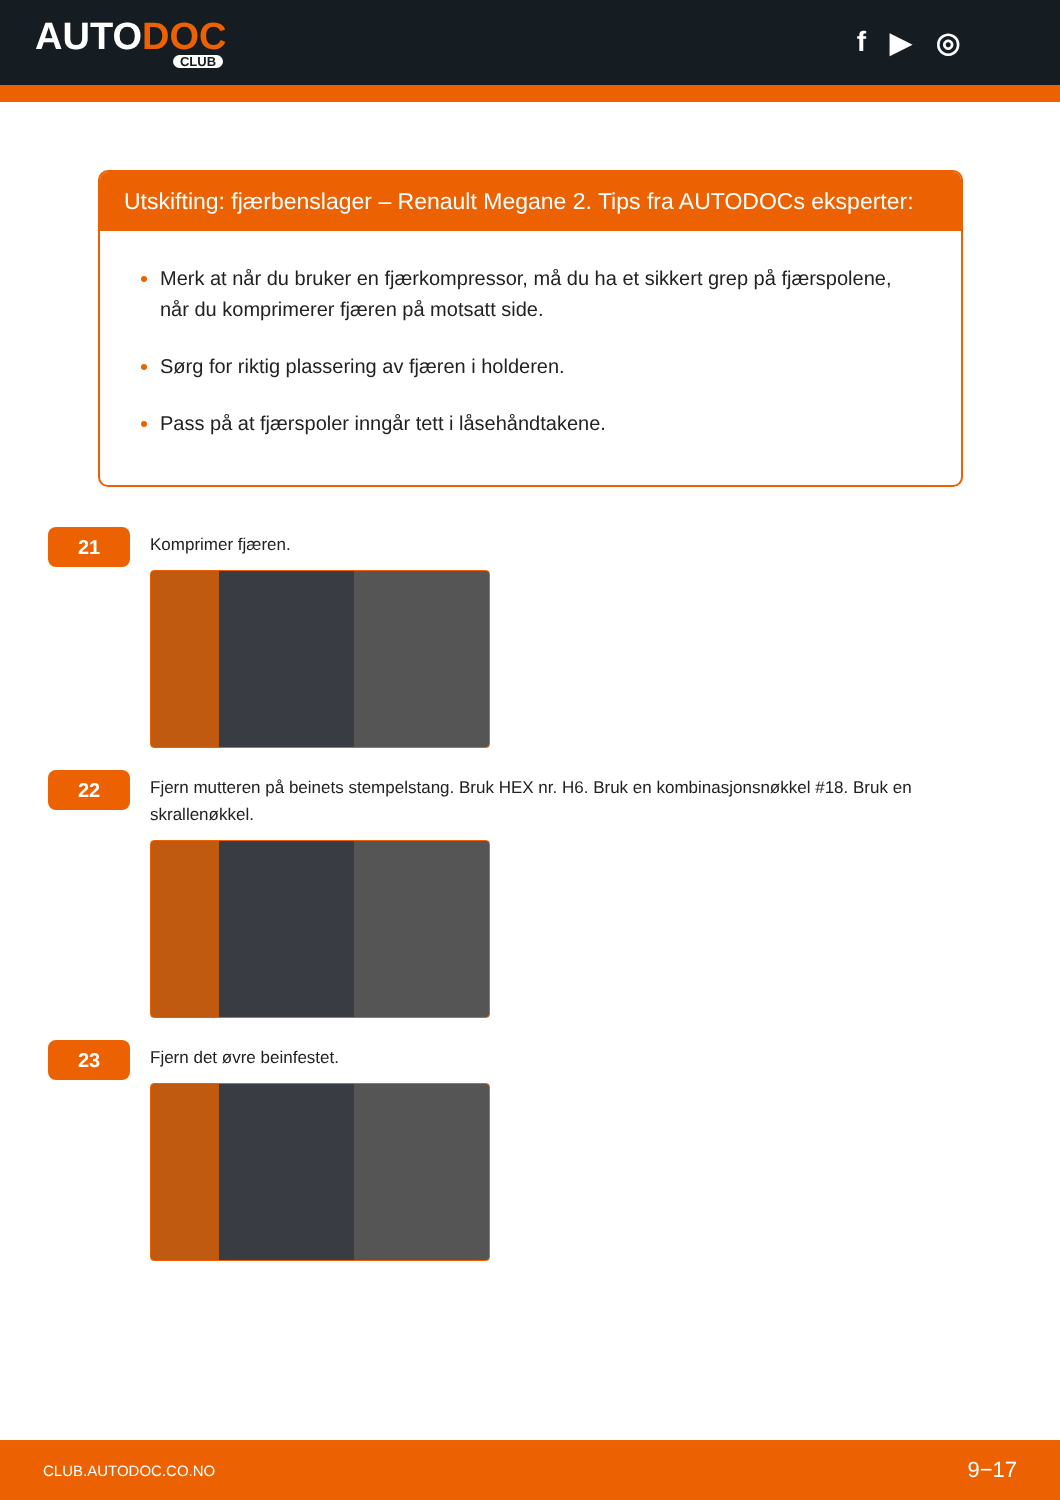AUTODOC
CLUB
f ▶ ◎
Utskifting: fjærbenslager – Renault Megane 2. Tips fra AUTODOCs eksperter:
Merk at når du bruker en fjærkompressor, må du ha et sikkert grep på fjærspolene, når du komprimerer fjæren på motsatt side.
Sørg for riktig plassering av fjæren i holderen.
Pass på at fjærspoler inngår tett i låsehåndtakene.
21
Komprimer fjæren.
22
Fjern mutteren på beinets stempelstang. Bruk HEX nr. H6. Bruk en kombinasjonsnøkkel #18. Bruk en skrallenøkkel.
23
Fjern det øvre beinfestet.
CLUB.AUTODOC.CO.NO 9−17